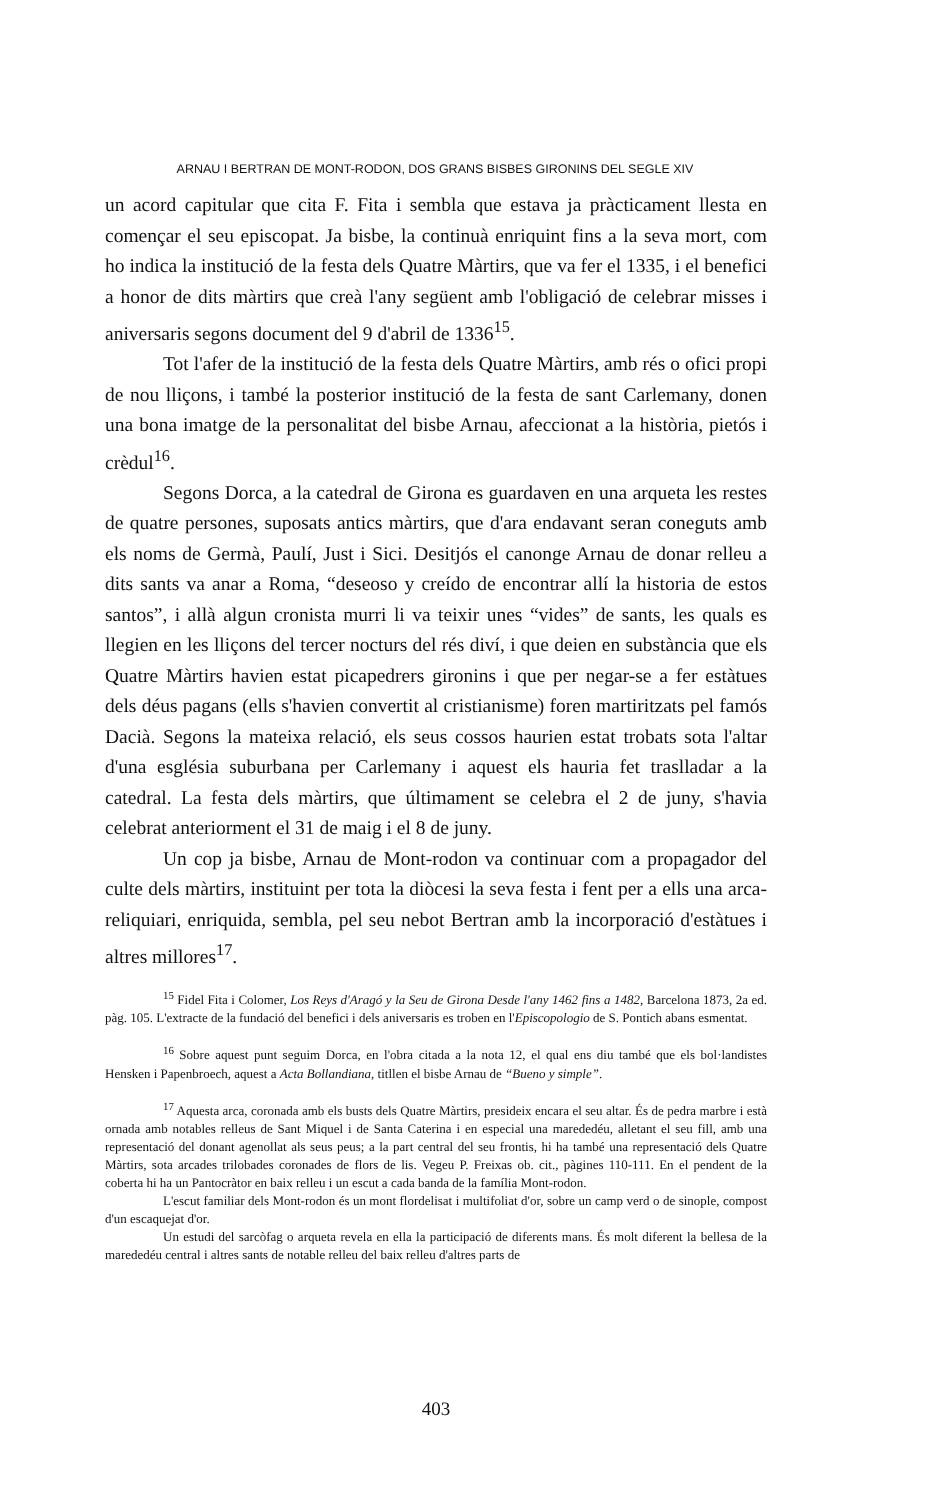ARNAU I BERTRAN DE MONT-RODON, DOS GRANS BISBES GIRONINS DEL SEGLE XIV
un acord capitular que cita F. Fita i sembla que estava ja pràcticament llesta en començar el seu episcopat. Ja bisbe, la continuà enriquint fins a la seva mort, com ho indica la institució de la festa dels Quatre Màrtirs, que va fer el 1335, i el benefici a honor de dits màrtirs que creà l'any següent amb l'obligació de celebrar misses i aniversaris segons document del 9 d'abril de 1336<sup>15</sup>.
Tot l'afer de la institució de la festa dels Quatre Màrtirs, amb rés o ofici propi de nou lliçons, i també la posterior institució de la festa de sant Carlemany, donen una bona imatge de la personalitat del bisbe Arnau, afeccionat a la història, pietós i crèdul<sup>16</sup>.
Segons Dorca, a la catedral de Girona es guardaven en una arqueta les restes de quatre persones, suposats antics màrtirs, que d'ara endavant seran coneguts amb els noms de Germà, Paulí, Just i Sici. Desitjós el canonge Arnau de donar relleu a dits sants va anar a Roma, “deseoso y creído de encontrar allí la historia de estos santos”, i allà algun cronista murri li va teixir unes “vides” de sants, les quals es llegien en les lliçons del tercer nocturs del rés diví, i que deien en substància que els Quatre Màrtirs havien estat picapedrers gironins i que per negar-se a fer estàtues dels déus pagans (ells s'havien convertit al cristianisme) foren martiritzats pel famós Dacià. Segons la mateixa relació, els seus cossos haurien estat trobats sota l'altar d'una església suburbana per Carlemany i aquest els hauria fet traslladar a la catedral. La festa dels màrtirs, que últimament se celebra el 2 de juny, s'havia celebrat anteriorment el 31 de maig i el 8 de juny.
Un cop ja bisbe, Arnau de Mont-rodon va continuar com a propagador del culte dels màrtirs, instituint per tota la diòcesi la seva festa i fent per a ells una arca-reliquiari, enriquida, sembla, pel seu nebot Bertran amb la incorporació d'estàtues i altres millores<sup>17</sup>.
<sup>15</sup> Fidel Fita i Colomer, Los Reys d'Aragó y la Seu de Girona Desde l'any 1462 fins a 1482, Barcelona 1873, 2a ed. pàg. 105. L'extracte de la fundació del benefici i dels aniversaris es troben en l'Episcopologio de S. Pontich abans esmentat.
<sup>16</sup> Sobre aquest punt seguim Dorca, en l'obra citada a la nota 12, el qual ens diu també que els bol·landistes Hensken i Papenbroech, aquest a Acta Bollandiana, titllen el bisbe Arnau de “Bueno y simple”.
<sup>17</sup> Aquesta arca, coronada amb els busts dels Quatre Màrtirs, presideix encara el seu altar. És de pedra marbre i està ornada amb notables relleus de Sant Miquel i de Santa Caterina i en especial una marededéu, alletant el seu fill, amb una representació del donant agenollat als seus peus; a la part central del seu frontis, hi ha també una representació dels Quatre Màrtirs, sota arcades trilobades coronades de flors de lis. Vegeu P. Freixas ob. cit., pàgines 110-111. En el pendent de la coberta hi ha un Pantocràtor en baix relleu i un escut a cada banda de la família Mont-rodon.
L'escut familiar dels Mont-rodon és un mont flordelisat i multifoliat d'or, sobre un camp verd o de sinople, compost d'un escaquejat d'or.
Un estudi del sarcòfag o arqueta revela en ella la participació de diferents mans. És molt diferent la bellesa de la marededéu central i altres sants de notable relleu del baix relleu d'altres parts de
403